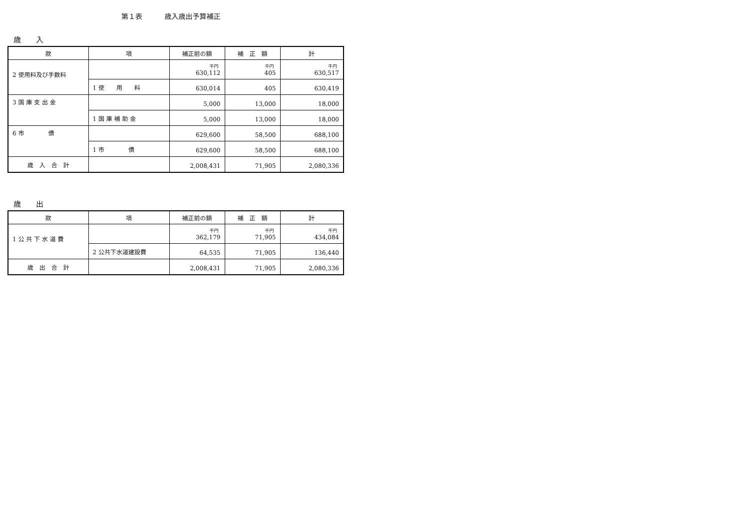第１表 歳入歳出予算補正
歳　　入
| 款 | 項 | 補正前の額 | 補 正 額 | 計 |
| --- | --- | --- | --- | --- |
| 2 使用料及び手数料 | | 千円 630,112 | 千円 405 | 千円 630,517 |
| | 1 使 用 料 | 630,014 | 405 | 630,419 |
| 3 国 庫 支 出 金 | | 5,000 | 13,000 | 18,000 |
| | 1 国 庫 補 助 金 | 5,000 | 13,000 | 18,000 |
| 6 市 債 | | 629,600 | 58,500 | 688,100 |
| | 1 市 債 | 629,600 | 58,500 | 688,100 |
| 歳 入 合 計 | | 2,008,431 | 71,905 | 2,080,336 |
歳　　出
| 款 | 項 | 補正前の額 | 補 正 額 | 計 |
| --- | --- | --- | --- | --- |
| 1 公 共 下 水 道 費 | | 千円 362,179 | 千円 71,905 | 千円 434,084 |
| | 2 公共下水道建設費 | 64,535 | 71,905 | 136,440 |
| 歳 出 合 計 | | 2,008,431 | 71,905 | 2,080,336 |